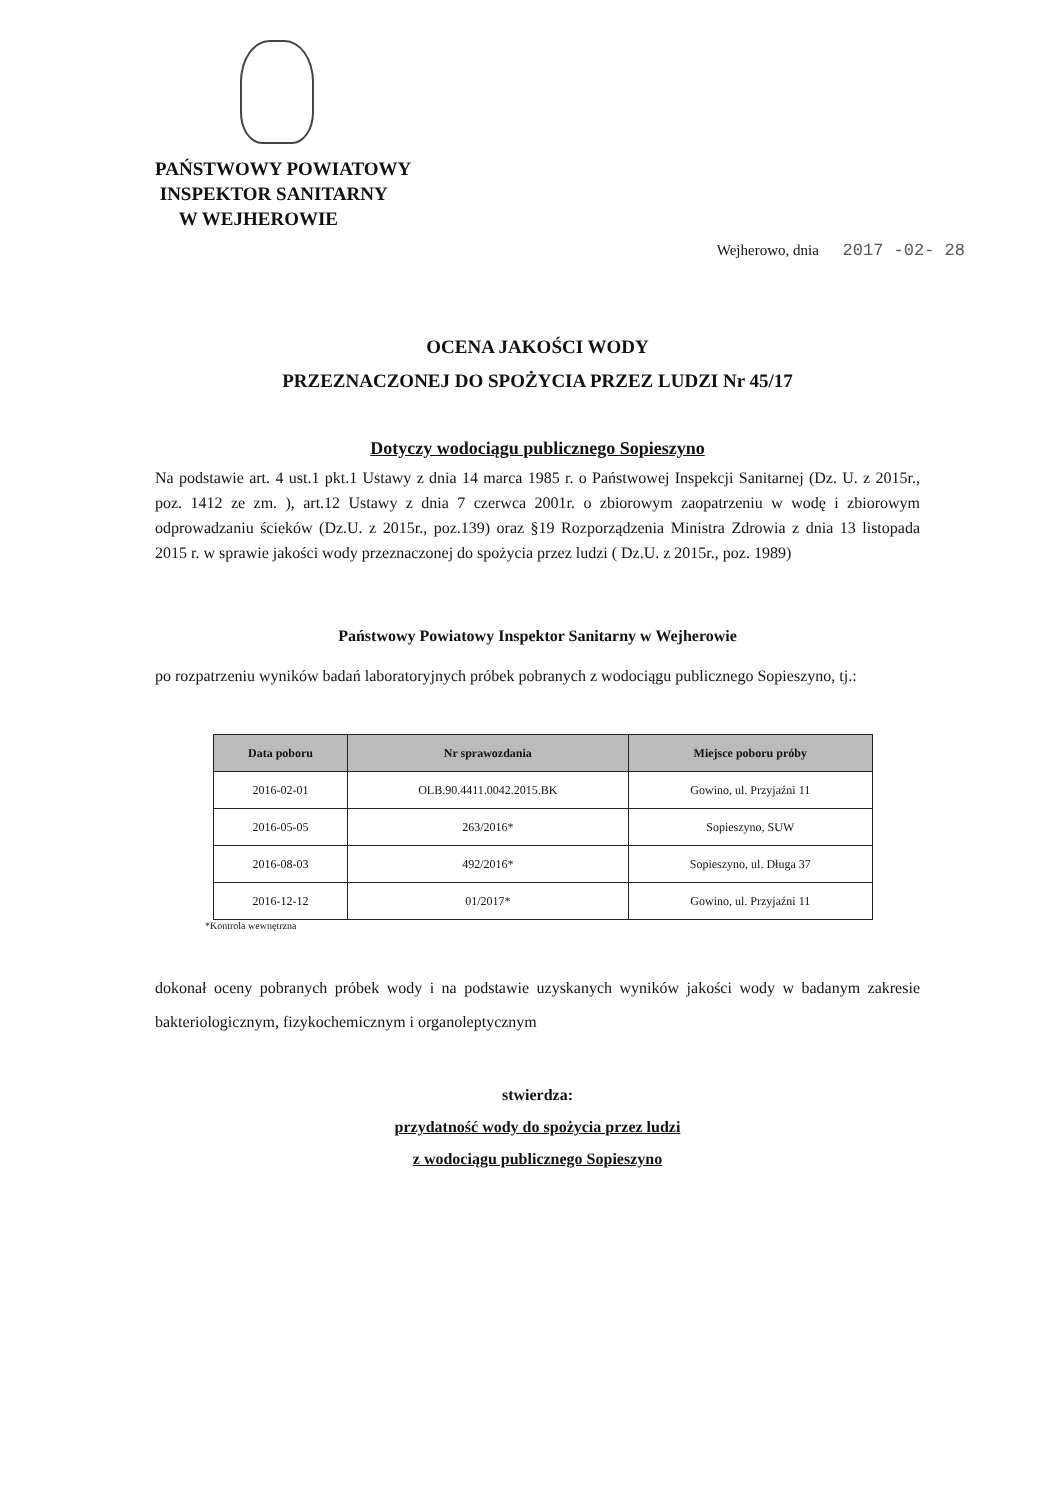PAŃSTWOWY POWIATOWY
INSPEKTOR SANITARNY
W WEJHEROWIE
Wejherowo, dnia 2017 -02- 28
OCENA JAKOŚCI WODY
PRZEZNACZONEJ DO SPOŻYCIA PRZEZ LUDZI Nr 45/17
Dotyczy wodociągu publicznego Sopieszyno
Na podstawie art. 4 ust.1 pkt.1 Ustawy z dnia 14 marca 1985 r. o Państwowej Inspekcji Sanitarnej (Dz. U. z 2015r., poz. 1412 ze zm. ), art.12 Ustawy z dnia 7 czerwca 2001r. o zbiorowym zaopatrzeniu w wodę i zbiorowym odprowadzaniu ścieków (Dz.U. z 2015r., poz.139) oraz §19 Rozporządzenia Ministra Zdrowia z dnia 13 listopada 2015 r. w sprawie jakości wody przeznaczonej do spożycia przez ludzi ( Dz.U. z 2015r., poz. 1989)
Państwowy Powiatowy Inspektor Sanitarny w Wejherowie
po rozpatrzeniu wyników badań laboratoryjnych próbek pobranych z wodociągu publicznego Sopieszyno, tj.:
| Data poboru | Nr sprawozdania | Miejsce poboru próby |
| --- | --- | --- |
| 2016-02-01 | OLB.90.4411.0042.2015.BK | Gowino, ul. Przyjaźni 11 |
| 2016-05-05 | 263/2016* | Sopieszyno, SUW |
| 2016-08-03 | 492/2016* | Sopieszyno, ul. Długa 37 |
| 2016-12-12 | 01/2017* | Gowino, ul. Przyjaźni 11 |
*Kontrola wewnętrzna
dokonał oceny pobranych próbek wody i na podstawie uzyskanych wyników jakości wody w badanym zakresie bakteriologicznym, fizykochemicznym i organoleptycznym
stwierdza:
przydatność wody do spożycia przez ludzi
z wodociągu publicznego Sopieszyno